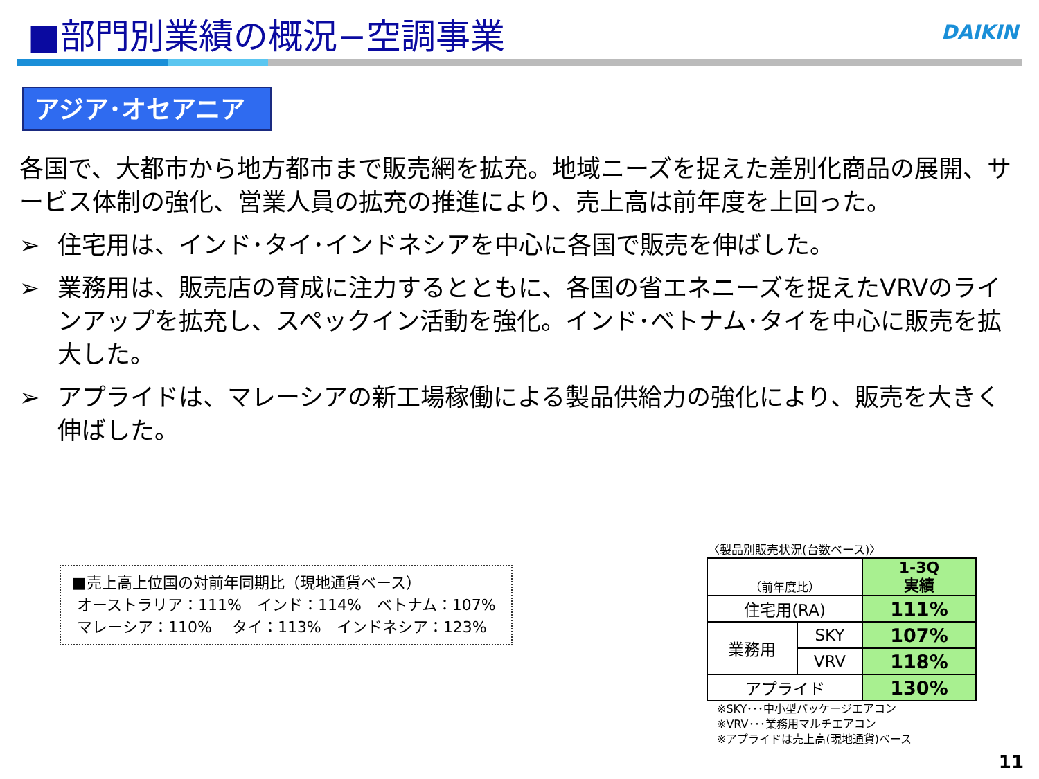■部門別業績の概況−空調事業 DAIKIN
アジア･オセアニア
各国で、大都市から地方都市まで販売網を拡充。地域ニーズを捉えた差別化商品の展開、サービス体制の強化、営業人員の拡充の推進により、売上高は前年度を上回った。
➢ 住宅用は、インド･タイ･インドネシアを中心に各国で販売を伸ばした。
➢ 業務用は、販売店の育成に注力するとともに、各国の省エネニーズを捉えたVRVのラインアップを拡充し、スペックイン活動を強化。インド･ベトナム･タイを中心に販売を拡大した。
➢ アプライドは、マレーシアの新工場稼働による製品供給力の強化により、販売を大きく伸ばした。
■売上高上位国の対前年同期比（現地通貨ベース）
オーストラリア：111%　インド：114%　ベトナム：107%
マレーシア：110%　 タイ：113%　インドネシア：123%
〈製品別販売状況(台数ベース)〉
| （前年度比） | | 1-3Q 実績 |
| 住宅用(RA) | | 111% |
| 業務用 | SKY | 107% |
| | VRV | 118% |
| アプライド | | 130% |
※SKY･･･中小型パッケージエアコン
※VRV･･･業務用マルチエアコン
※アプライドは売上高(現地通貨)ベース
11